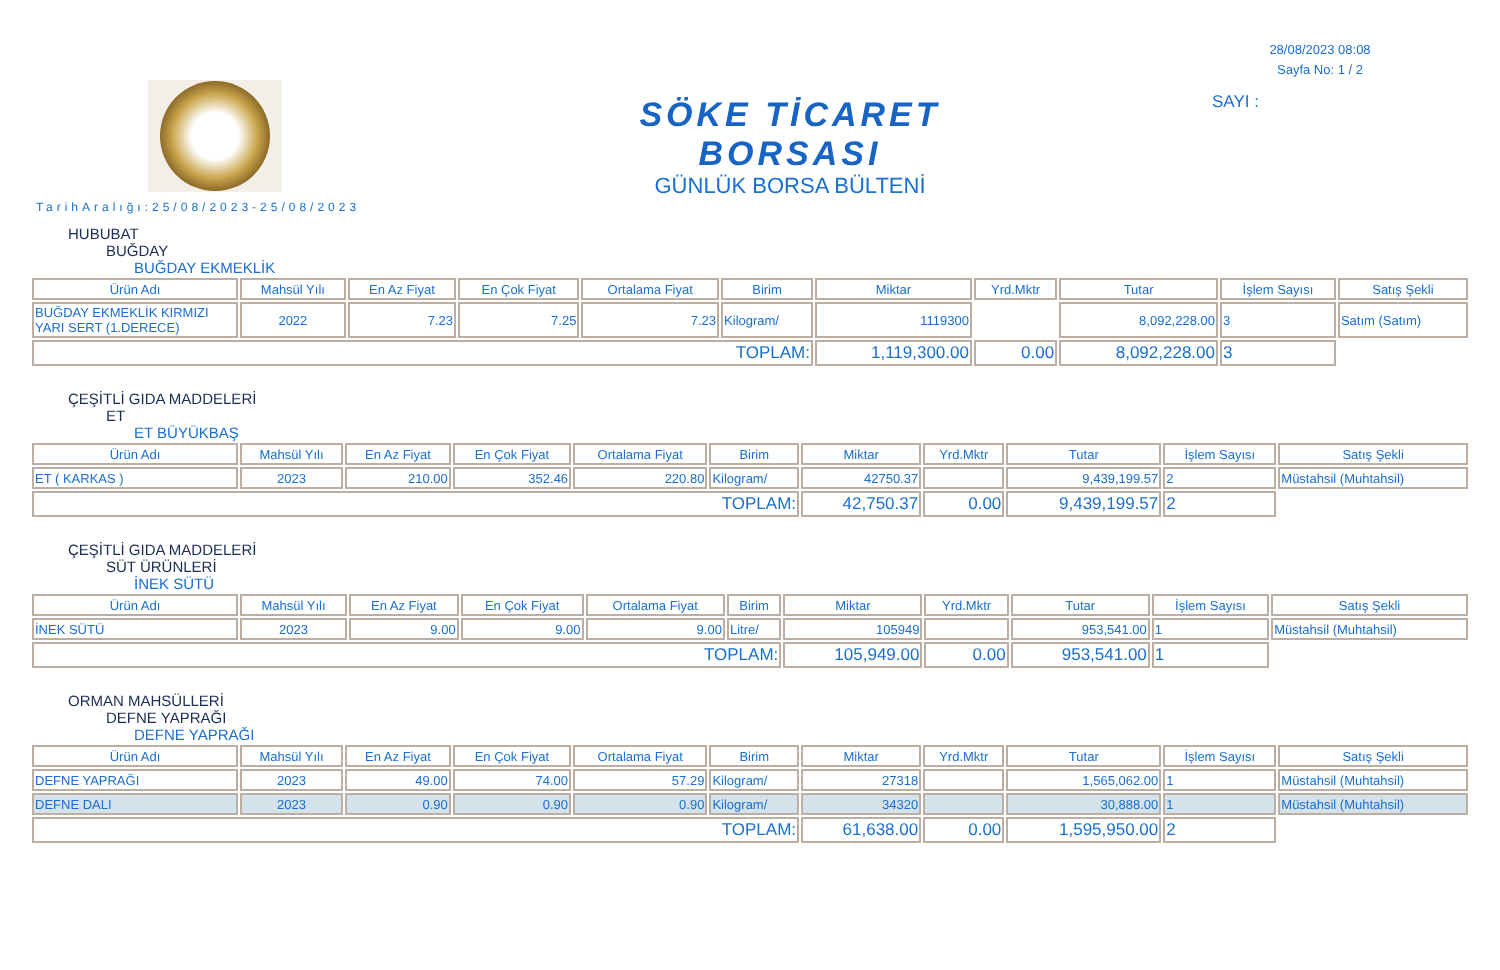SÖKE TİCARET BORSASI
GÜNLÜK BORSA BÜLTENİ
28/08/2023 08:08
Sayfa No: 1 / 2
SAYI :
TarihAralığı:25/08/2023-25/08/2023
HUBUBAT
BUĞDAY
BUĞDAY EKMEKLİK
| Ürün Adı | Mahsül Yılı | En Az Fiyat | En Çok Fiyat | Ortalama Fiyat | Birim | Miktar | Yrd.Mktr | Tutar | İşlem Sayısı | Satış Şekli |
| --- | --- | --- | --- | --- | --- | --- | --- | --- | --- | --- |
| BUĞDAY EKMEKLİK KIRMIZI YARI SERT (1.DERECE) | 2022 | 7.23 | 7.25 | 7.23 | Kilogram/ | 1119300 | | 8,092,228.00 | 3 | Satım (Satım) |
| TOPLAM: | | | | | | 1,119,300.00 | 0.00 | 8,092,228.00 | 3 | |
ÇEŞİTLİ GIDA MADDELERİ
ET
ET BÜYÜKBAŞ
| Ürün Adı | Mahsül Yılı | En Az Fiyat | En Çok Fiyat | Ortalama Fiyat | Birim | Miktar | Yrd.Mktr | Tutar | İşlem Sayısı | Satış Şekli |
| --- | --- | --- | --- | --- | --- | --- | --- | --- | --- | --- |
| ET ( KARKAS ) | 2023 | 210.00 | 352.46 | 220.80 | Kilogram/ | 42750.37 | | 9,439,199.57 | 2 | Müstahsil (Muhtahsil) |
| TOPLAM: | | | | | | 42,750.37 | 0.00 | 9,439,199.57 | 2 | |
ÇEŞİTLİ GIDA MADDELERİ
SÜT ÜRÜNLERİ
İNEK SÜTÜ
| Ürün Adı | Mahsül Yılı | En Az Fiyat | En Çok Fiyat | Ortalama Fiyat | Birim | Miktar | Yrd.Mktr | Tutar | İşlem Sayısı | Satış Şekli |
| --- | --- | --- | --- | --- | --- | --- | --- | --- | --- | --- |
| İNEK SÜTÜ | 2023 | 9.00 | 9.00 | 9.00 | Litre/ | 105949 | | 953,541.00 | 1 | Müstahsil (Muhtahsil) |
| TOPLAM: | | | | | | 105,949.00 | 0.00 | 953,541.00 | 1 | |
ORMAN MAHSÜLLERİ
DEFNE YAPRAĞI
DEFNE YAPRAĞI
| Ürün Adı | Mahsül Yılı | En Az Fiyat | En Çok Fiyat | Ortalama Fiyat | Birim | Miktar | Yrd.Mktr | Tutar | İşlem Sayısı | Satış Şekli |
| --- | --- | --- | --- | --- | --- | --- | --- | --- | --- | --- |
| DEFNE YAPRAĞI | 2023 | 49.00 | 74.00 | 57.29 | Kilogram/ | 27318 | | 1,565,062.00 | 1 | Müstahsil (Muhtahsil) |
| DEFNE DALI | 2023 | 0.90 | 0.90 | 0.90 | Kilogram/ | 34320 | | 30,888.00 | 1 | Müstahsil (Muhtahsil) |
| TOPLAM: | | | | | | 61,638.00 | 0.00 | 1,595,950.00 | 2 | |